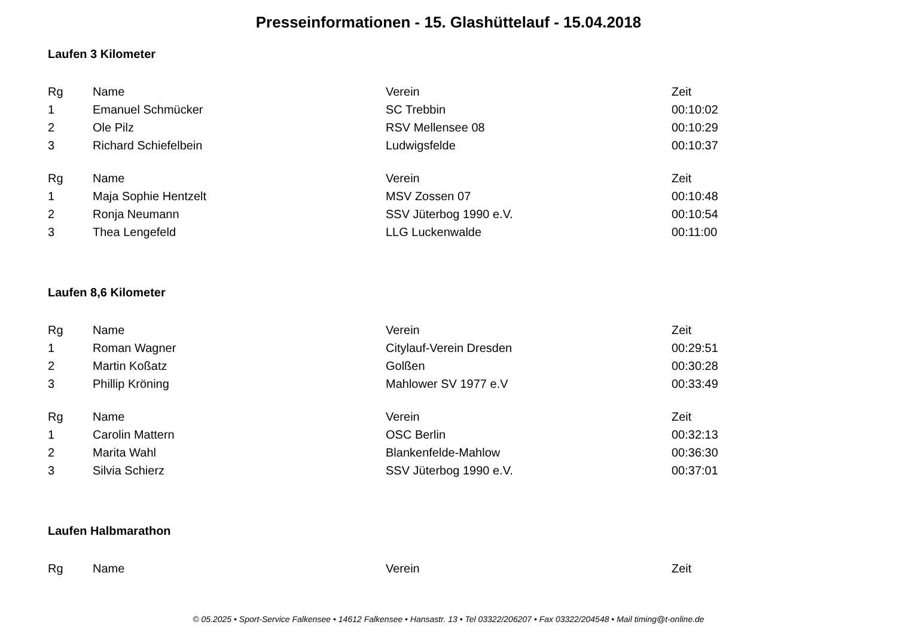Presseinformationen - 15. Glashüttelauf - 15.04.2018
Laufen 3 Kilometer
| Rg | Name | Verein | Zeit |
| --- | --- | --- | --- |
| 1 | Emanuel Schmücker | SC Trebbin | 00:10:02 |
| 2 | Ole Pilz | RSV Mellensee 08 | 00:10:29 |
| 3 | Richard Schiefelbein | Ludwigsfelde | 00:10:37 |
| Rg | Name | Verein | Zeit |
| --- | --- | --- | --- |
| 1 | Maja Sophie Hentzelt | MSV Zossen 07 | 00:10:48 |
| 2 | Ronja Neumann | SSV Jüterbog 1990 e.V. | 00:10:54 |
| 3 | Thea Lengefeld | LLG Luckenwalde | 00:11:00 |
Laufen 8,6 Kilometer
| Rg | Name | Verein | Zeit |
| --- | --- | --- | --- |
| 1 | Roman Wagner | Citylauf-Verein Dresden | 00:29:51 |
| 2 | Martin Koßatz | Golßen | 00:30:28 |
| 3 | Phillip Kröning | Mahlower SV 1977 e.V | 00:33:49 |
| Rg | Name | Verein | Zeit |
| --- | --- | --- | --- |
| 1 | Carolin Mattern | OSC Berlin | 00:32:13 |
| 2 | Marita Wahl | Blankenfelde-Mahlow | 00:36:30 |
| 3 | Silvia Schierz | SSV Jüterbog 1990 e.V. | 00:37:01 |
Laufen Halbmarathon
| Rg | Name | Verein | Zeit |
| --- | --- | --- | --- |
© 05.2025 • Sport-Service Falkensee • 14612 Falkensee • Hansastr. 13 • Tel 03322/206207 • Fax 03322/204548 • Mail timing@t-online.de